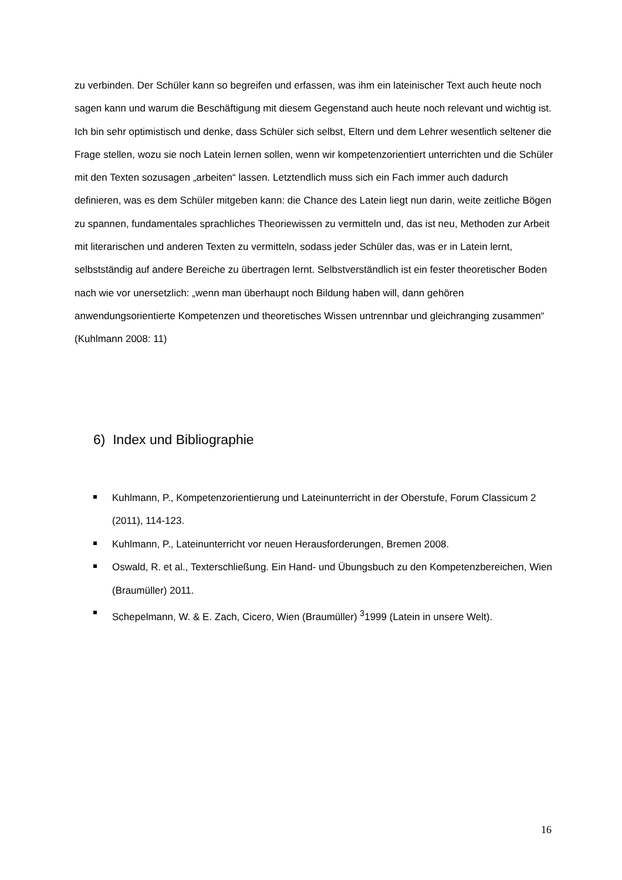zu verbinden. Der Schüler kann so begreifen und erfassen, was ihm ein lateinischer Text auch heute noch sagen kann und warum die Beschäftigung mit diesem Gegenstand auch heute noch relevant und wichtig ist. Ich bin sehr optimistisch und denke, dass Schüler sich selbst, Eltern und dem Lehrer wesentlich seltener die Frage stellen, wozu sie noch Latein lernen sollen, wenn wir kompetenzorientiert unterrichten und die Schüler mit den Texten sozusagen „arbeiten“ lassen. Letztendlich muss sich ein Fach immer auch dadurch definieren, was es dem Schüler mitgeben kann: die Chance des Latein liegt nun darin, weite zeitliche Bögen zu spannen, fundamentales sprachliches Theoriewissen zu vermitteln und, das ist neu, Methoden zur Arbeit mit literarischen und anderen Texten zu vermitteln, sodass jeder Schüler das, was er in Latein lernt, selbstständig auf andere Bereiche zu übertragen lernt. Selbstverständlich ist ein fester theoretischer Boden nach wie vor unersetzlich: „wenn man überhaupt noch Bildung haben will, dann gehören anwendungsorientierte Kompetenzen und theoretisches Wissen untrennbar und gleichranging zusammen“ (Kuhlmann 2008: 11)
6) Index und Bibliographie
Kuhlmann, P., Kompetenzorientierung und Lateinunterricht in der Oberstufe, Forum Classicum 2 (2011), 114-123.
Kuhlmann, P., Lateinunterricht vor neuen Herausforderungen, Bremen 2008.
Oswald, R. et al., Texterschließung. Ein Hand- und Übungsbuch zu den Kompetenzbereichen, Wien (Braumüller) 2011.
Schepelmann, W. & E. Zach, Cicero, Wien (Braumüller) <sup>3</sup>1999 (Latein in unsere Welt).
16